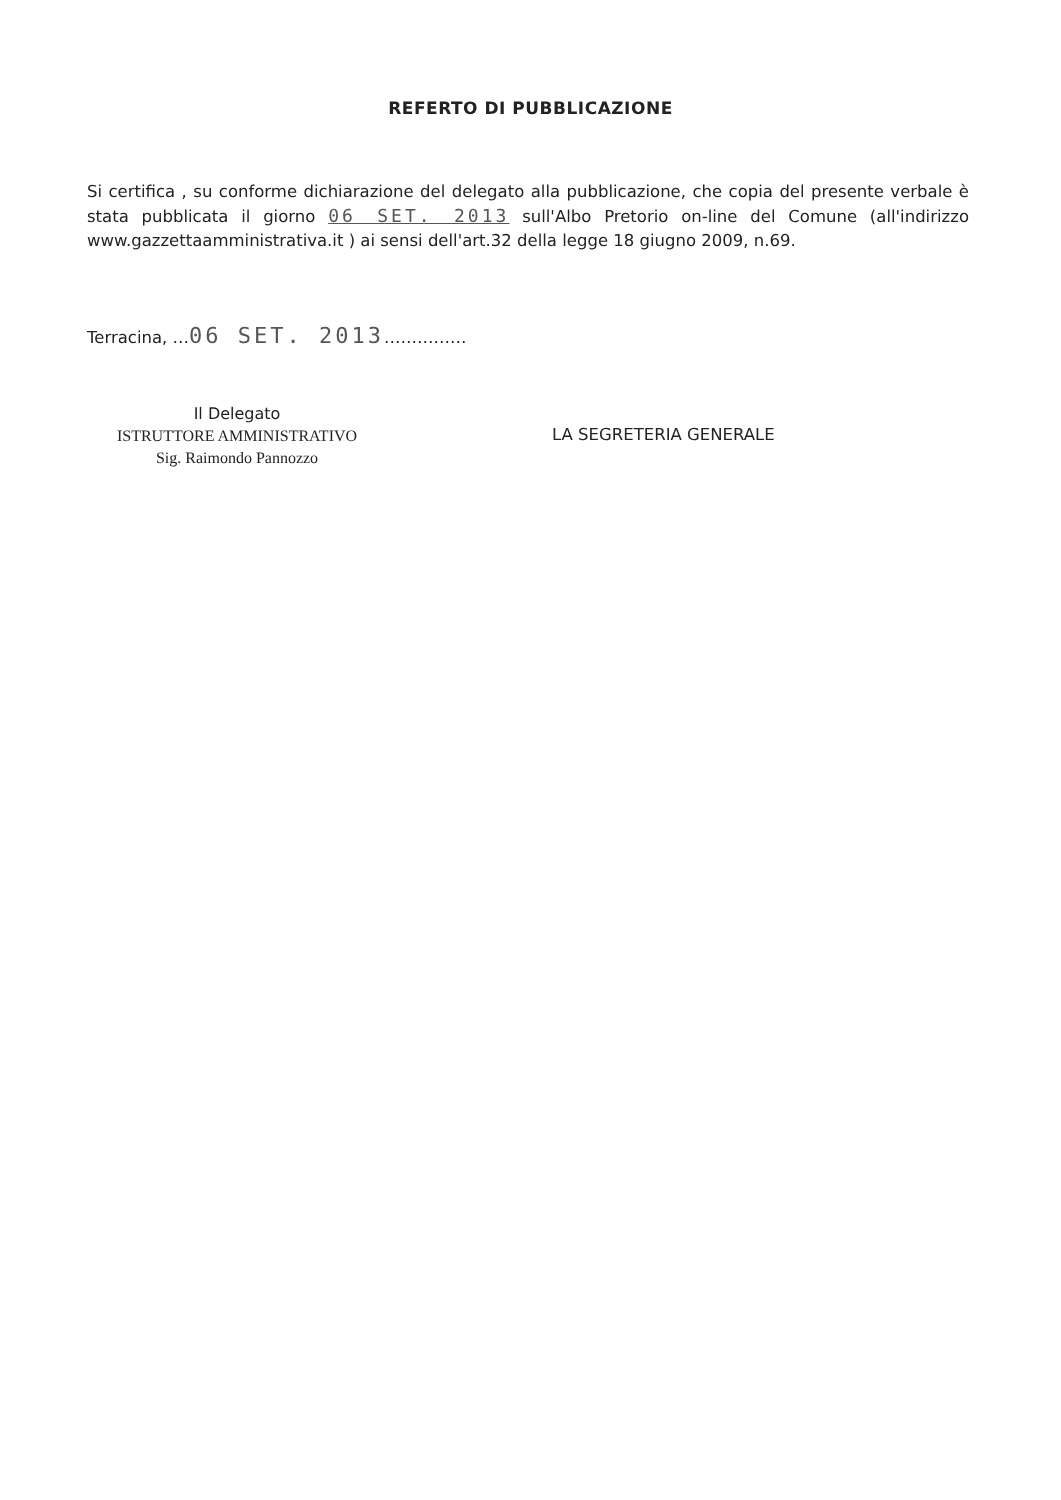REFERTO DI PUBBLICAZIONE
Si certifica , su conforme dichiarazione del delegato alla pubblicazione, che copia del presente verbale è stata pubblicata il giorno 06 SET. 2013 sull'Albo Pretorio on-line del Comune (all'indirizzo www.gazzettaamministrativa.it ) ai sensi dell'art.32 della legge 18 giugno 2009, n.69.
Terracina, …06 SET. 2013……………
Il Delegato
ISTRUTTORE AMMINISTRATIVO
Sig. Raimondo Pannozzo
LA SEGRETERIA GENERALE